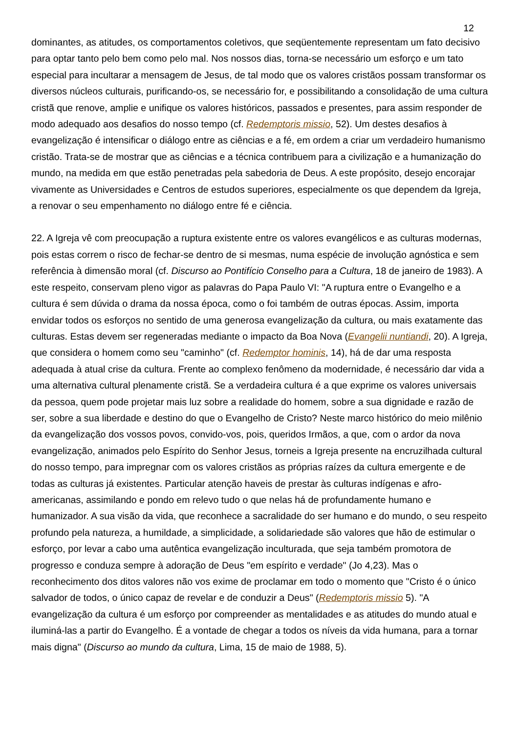12
dominantes, as atitudes, os comportamentos coletivos, que seqüentemente representam um fato decisivo para optar tanto pelo bem como pelo mal. Nos nossos dias, torna-se necessário um esforço e um tato especial para incultarar a mensagem de Jesus, de tal modo que os valores cristãos possam transformar os diversos núcleos culturais, purificando-os, se necessário for, e possibilitando a consolidação de uma cultura cristã que renove, amplie e unifique os valores históricos, passados e presentes, para assim responder de modo adequado aos desafios do nosso tempo (cf. Redemptoris missio, 52). Um destes desafios à evangelização é intensificar o diálogo entre as ciências e a fé, em ordem a criar um verdadeiro humanismo cristão. Trata-se de mostrar que as ciências e a técnica contribuem para a civilização e a humanização do mundo, na medida em que estão penetradas pela sabedoria de Deus. A este propósito, desejo encorajar vivamente as Universidades e Centros de estudos superiores, especialmente os que dependem da Igreja, a renovar o seu empenhamento no diálogo entre fé e ciência.
22. A Igreja vê com preocupação a ruptura existente entre os valores evangélicos e as culturas modernas, pois estas correm o risco de fechar-se dentro de si mesmas, numa espécie de involução agnóstica e sem referência à dimensão moral (cf. Discurso ao Pontifício Conselho para a Cultura, 18 de janeiro de 1983). A este respeito, conservam pleno vigor as palavras do Papa Paulo VI: "A ruptura entre o Evangelho e a cultura é sem dúvida o drama da nossa época, como o foi também de outras épocas. Assim, importa envidar todos os esforços no sentido de uma generosa evangelização da cultura, ou mais exatamente das culturas. Estas devem ser regeneradas mediante o impacto da Boa Nova (Evangelii nuntiandi, 20). A Igreja, que considera o homem como seu "caminho" (cf. Redemptor hominis, 14), há de dar uma resposta adequada à atual crise da cultura. Frente ao complexo fenômeno da modernidade, é necessário dar vida a uma alternativa cultural plenamente cristã. Se a verdadeira cultura é a que exprime os valores universais da pessoa, quem pode projetar mais luz sobre a realidade do homem, sobre a sua dignidade e razão de ser, sobre a sua liberdade e destino do que o Evangelho de Cristo? Neste marco histórico do meio milênio da evangelização dos vossos povos, convido-vos, pois, queridos Irmãos, a que, com o ardor da nova evangelização, animados pelo Espírito do Senhor Jesus, torneis a Igreja presente na encruzilhada cultural do nosso tempo, para impregnar com os valores cristãos as próprias raízes da cultura emergente e de todas as culturas já existentes. Particular atenção haveis de prestar às culturas indígenas e afro-americanas, assimilando e pondo em relevo tudo o que nelas há de profundamente humano e humanizador. A sua visão da vida, que reconhece a sacralidade do ser humano e do mundo, o seu respeito profundo pela natureza, a humildade, a simplicidade, a solidariedade são valores que hão de estimular o esforço, por levar a cabo uma autêntica evangelização inculturada, que seja também promotora de progresso e conduza sempre à adoração de Deus "em espírito e verdade" (Jo 4,23). Mas o reconhecimento dos ditos valores não vos exime de proclamar em todo o momento que "Cristo é o único salvador de todos, o único capaz de revelar e de conduzir a Deus" (Redemptoris missio 5). "A evangelização da cultura é um esforço por compreender as mentalidades e as atitudes do mundo atual e iluminá-las a partir do Evangelho. É a vontade de chegar a todos os níveis da vida humana, para a tornar mais digna" (Discurso ao mundo da cultura, Lima, 15 de maio de 1988, 5).